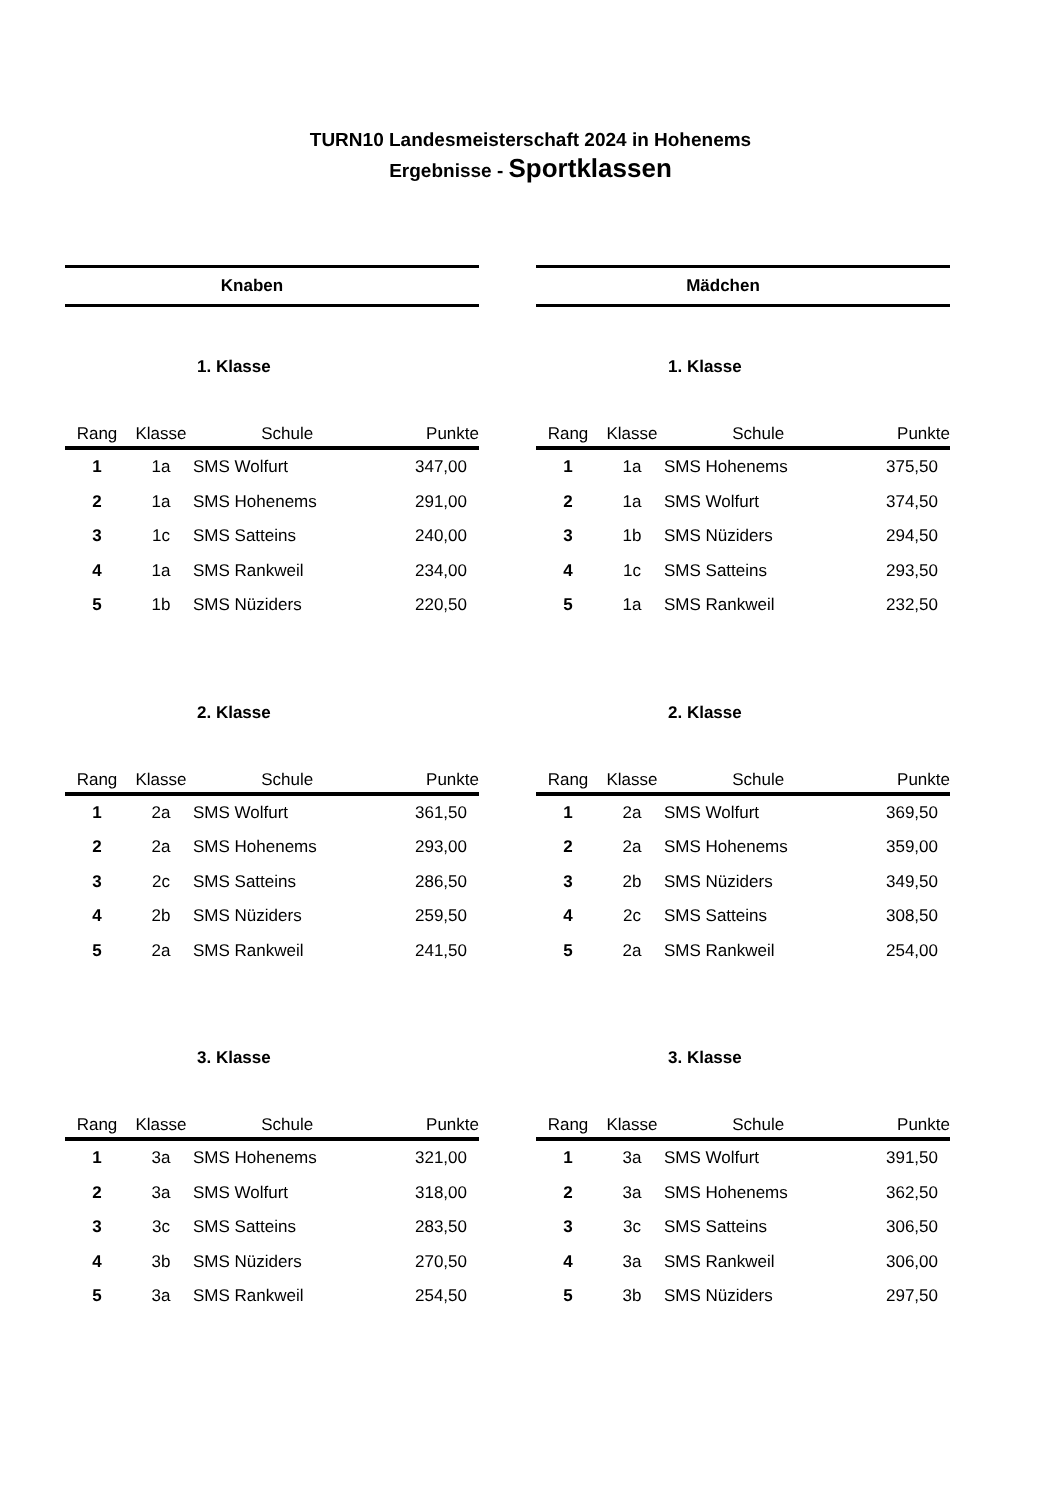TURN10 Landesmeisterschaft 2024 in Hohenems
Ergebnisse - Sportklassen
Knaben
1. Klasse
| Rang | Klasse | Schule | Punkte |
| --- | --- | --- | --- |
| 1 | 1a | SMS Wolfurt | 347,00 |
| 2 | 1a | SMS Hohenems | 291,00 |
| 3 | 1c | SMS Satteins | 240,00 |
| 4 | 1a | SMS Rankweil | 234,00 |
| 5 | 1b | SMS Nüziders | 220,50 |
2. Klasse
| Rang | Klasse | Schule | Punkte |
| --- | --- | --- | --- |
| 1 | 2a | SMS Wolfurt | 361,50 |
| 2 | 2a | SMS Hohenems | 293,00 |
| 3 | 2c | SMS Satteins | 286,50 |
| 4 | 2b | SMS Nüziders | 259,50 |
| 5 | 2a | SMS Rankweil | 241,50 |
3. Klasse
| Rang | Klasse | Schule | Punkte |
| --- | --- | --- | --- |
| 1 | 3a | SMS Hohenems | 321,00 |
| 2 | 3a | SMS Wolfurt | 318,00 |
| 3 | 3c | SMS Satteins | 283,50 |
| 4 | 3b | SMS Nüziders | 270,50 |
| 5 | 3a | SMS Rankweil | 254,50 |
Mädchen
1. Klasse
| Rang | Klasse | Schule | Punkte |
| --- | --- | --- | --- |
| 1 | 1a | SMS Hohenems | 375,50 |
| 2 | 1a | SMS Wolfurt | 374,50 |
| 3 | 1b | SMS Nüziders | 294,50 |
| 4 | 1c | SMS Satteins | 293,50 |
| 5 | 1a | SMS Rankweil | 232,50 |
2. Klasse
| Rang | Klasse | Schule | Punkte |
| --- | --- | --- | --- |
| 1 | 2a | SMS Wolfurt | 369,50 |
| 2 | 2a | SMS Hohenems | 359,00 |
| 3 | 2b | SMS Nüziders | 349,50 |
| 4 | 2c | SMS Satteins | 308,50 |
| 5 | 2a | SMS Rankweil | 254,00 |
3. Klasse
| Rang | Klasse | Schule | Punkte |
| --- | --- | --- | --- |
| 1 | 3a | SMS Wolfurt | 391,50 |
| 2 | 3a | SMS Hohenems | 362,50 |
| 3 | 3c | SMS Satteins | 306,50 |
| 4 | 3a | SMS Rankweil | 306,00 |
| 5 | 3b | SMS Nüziders | 297,50 |